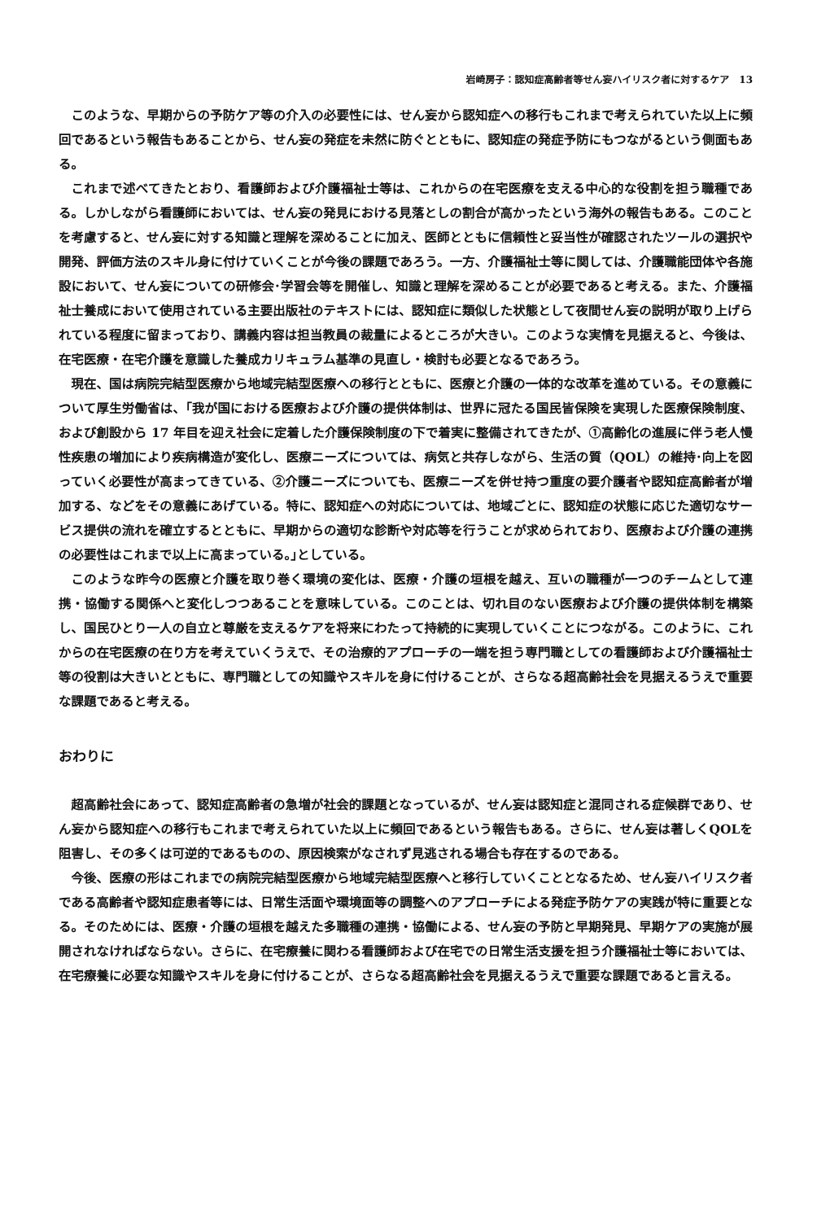岩崎房子：認知症高齢者等せん妄ハイリスク者に対するケア　13
このような、早期からの予防ケア等の介入の必要性には、せん妄から認知症への移行もこれまで考えられていた以上に頻回であるという報告もあることから、せん妄の発症を未然に防ぐとともに、認知症の発症予防にもつながるという側面もある。
これまで述べてきたとおり、看護師および介護福祉士等は、これからの在宅医療を支える中心的な役割を担う職種である。しかしながら看護師においては、せん妄の発見における見落としの割合が高かったという海外の報告もある。このことを考慮すると、せん妄に対する知識と理解を深めることに加え、医師とともに信頼性と妥当性が確認されたツールの選択や開発、評価方法のスキル身に付けていくことが今後の課題であろう。一方、介護福祉士等に関しては、介護職能団体や各施設において、せん妄についての研修会･学習会等を開催し、知識と理解を深めることが必要であると考える。また、介護福祉士養成において使用されている主要出版社のテキストには、認知症に類似した状態として夜間せん妄の説明が取り上げられている程度に留まっており、講義内容は担当教員の裁量によるところが大きい。このような実情を見据えると、今後は、在宅医療・在宅介護を意識した養成カリキュラム基準の見直し・検討も必要となるであろう。
現在、国は病院完結型医療から地域完結型医療への移行とともに、医療と介護の一体的な改革を進めている。その意義について厚生労働省は、｢我が国における医療および介護の提供体制は、世界に冠たる国民皆保険を実現した医療保険制度、および創設から 17 年目を迎え社会に定着した介護保険制度の下で着実に整備されてきたが、①高齢化の進展に伴う老人慢性疾患の増加により疾病構造が変化し、医療ニーズについては、病気と共存しながら、生活の質（QOL）の維持･向上を図っていく必要性が高まってきている、②介護ニーズについても、医療ニーズを併せ持つ重度の要介護者や認知症高齢者が増加する、などをその意義にあげている。特に、認知症への対応については、地域ごとに、認知症の状態に応じた適切なサービス提供の流れを確立するとともに、早期からの適切な診断や対応等を行うことが求められており、医療および介護の連携の必要性はこれまで以上に高まっている。｣としている。
このような昨今の医療と介護を取り巻く環境の変化は、医療・介護の垣根を越え、互いの職種が一つのチームとして連携・協働する関係へと変化しつつあることを意味している。このことは、切れ目のない医療および介護の提供体制を構築し、国民ひとり一人の自立と尊厳を支えるケアを将来にわたって持続的に実現していくことにつながる。このように、これからの在宅医療の在り方を考えていくうえで、その治療的アプローチの一端を担う専門職としての看護師および介護福祉士等の役割は大きいとともに、専門職としての知識やスキルを身に付けることが、さらなる超高齢社会を見据えるうえで重要な課題であると考える。
おわりに
超高齢社会にあって、認知症高齢者の急増が社会的課題となっているが、せん妄は認知症と混同される症候群であり、せん妄から認知症への移行もこれまで考えられていた以上に頻回であるという報告もある。さらに、せん妄は著しくQOLを阻害し、その多くは可逆的であるものの、原因検索がなされず見逃される場合も存在するのである。
今後、医療の形はこれまでの病院完結型医療から地域完結型医療へと移行していくこととなるため、せん妄ハイリスク者である高齢者や認知症患者等には、日常生活面や環境面等の調整へのアプローチによる発症予防ケアの実践が特に重要となる。そのためには、医療・介護の垣根を越えた多職種の連携・協働による、せん妄の予防と早期発見、早期ケアの実施が展開されなければならない。さらに、在宅療養に関わる看護師および在宅での日常生活支援を担う介護福祉士等においては、在宅療養に必要な知識やスキルを身に付けることが、さらなる超高齢社会を見据えるうえで重要な課題であると言える。